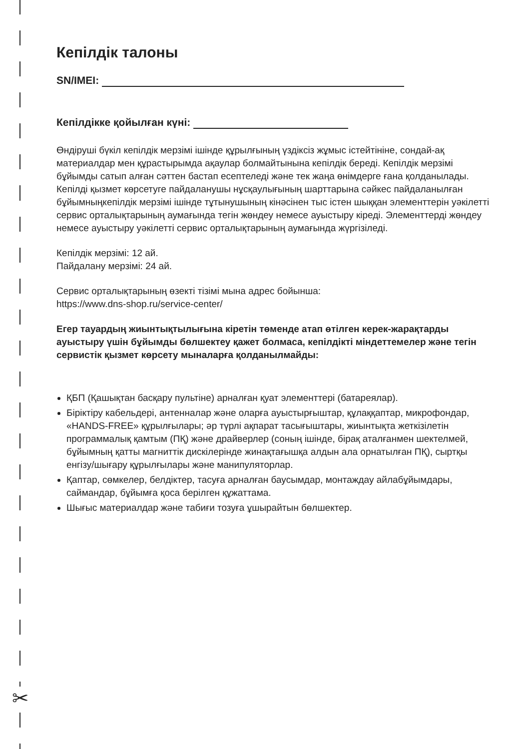✂
Кепілдік талоны
SN/IMEI:
Кепілдікке қойылған күні:
Өндіруші бүкіл кепілдік мерзімі ішінде құрылғының үздіксіз жұмыс істейтініне, сондай-ақ материалдар мен құрастырымда ақаулар болмайтынына кепілдік береді. Кепілдік мерзімі бұйымды сатып алған сәттен бастап есептеледі және тек жаңа өнімдерге ғана қолданылады.
Кепілді қызмет көрсетуге пайдаланушы нұсқаулығының шарттарына сәйкес пайдаланылған бұйымныңкепілдік мерзімі ішінде тұтынушының кінәсінен тыс істен шыққан элементтерін уәкілетті сервис орталықтарының аумағында тегін жөндеу немесе ауыстыру кіреді. Элементтерді жөндеу немесе ауыстыру уәкілетті сервис орталықтарының аумағында жүргізіледі.
Кепілдік мерзімі: 12 ай.
Пайдалану мерзімі: 24 ай.
Сервис орталықтарының өзекті тізімі мына адрес бойынша:
https://www.dns-shop.ru/service-center/
Егер тауардың жиынтықтылығына кіретін төменде атап өтілген керек-жарақтарды ауыстыру үшін бұйымды бөлшектеу қажет болмаса, кепілдікті міндеттемелер және тегін сервистік қызмет көрсету мыналарға қолданылмайды:
ҚБП (Қашықтан басқару пультіне) арналған қуат элементтері (батареялар).
Біріктіру кабельдері, антенналар және оларға ауыстырғыштар, құлаққаптар, микрофондар, «HANDS-FREE» құрылғылары; әр түрлі ақпарат тасығыштары, жиынтықта жеткізілетін программалық қамтым (ПҚ) және драйверлер (соның ішінде, бірақ аталғанмен шектелмей, бұйымның қатты магниттік дискілерінде жинақтағышқа алдын ала орнатылған ПҚ), сыртқы енгізу/шығару құрылғылары және манипуляторлар.
Қаптар, сөмкелер, белдіктер, тасуға арналған баусымдар, монтаждау айлабұйымдары, саймандар, бұйымға қоса берілген құжаттама.
Шығыс материалдар және табиғи тозуға ұшырайтын бөлшектер.